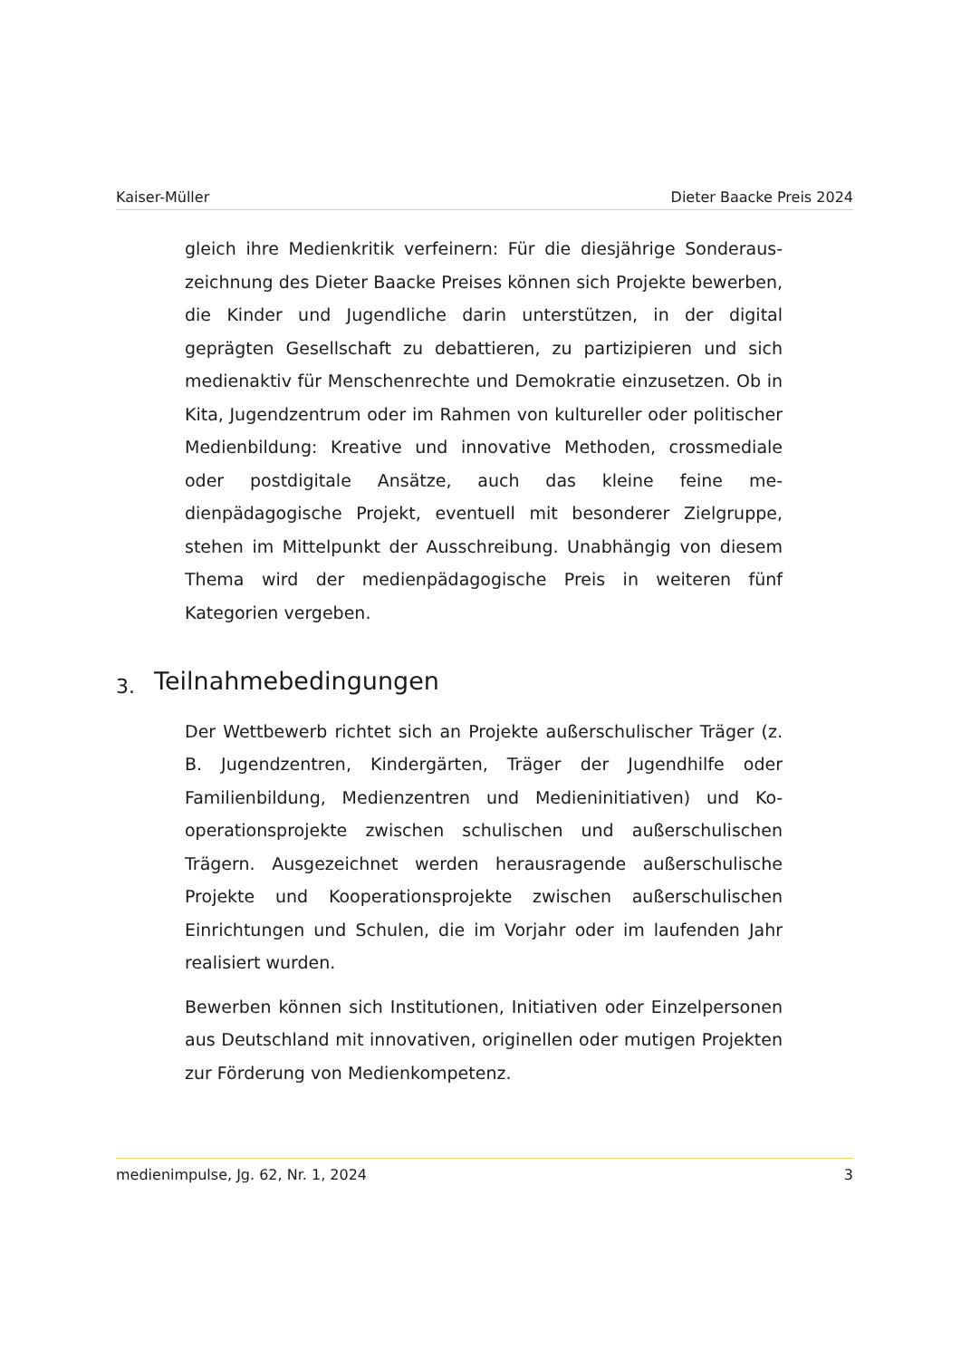Kaiser-Müller Dieter Baacke Preis 2024
gleich ihre Medienkritik verfeinern: Für die diesjährige Sonderaus­zeichnung des Dieter Baacke Preises können sich Projekte bewer­ben, die Kinder und Jugendliche darin unterstützen, in der digital geprägten Gesellschaft zu debattieren, zu partizipieren und sich medienaktiv für Menschenrechte und Demokratie einzusetzen. Ob in Kita, Jugendzentrum oder im Rahmen von kultureller oder politischer Medienbildung: Kreative und innovative Methoden, crossmediale oder postdigitale Ansätze, auch das kleine feine me­dienpädagogische Projekt, eventuell mit besonderer Zielgruppe, stehen im Mittelpunkt der Ausschreibung. Unabhängig von die­sem Thema wird der medienpädagogische Preis in weiteren fünf Kategorien vergeben.
3. Teilnahmebedingungen
Der Wettbewerb richtet sich an Projekte außerschulischer Träger (z. B. Jugendzentren, Kindergärten, Träger der Jugendhilfe oder Familienbildung, Medienzentren und Medieninitiativen) und Ko­operationsprojekte zwischen schulischen und außerschulischen Trägern. Ausgezeichnet werden herausragende außerschulische Projekte und Kooperationsprojekte zwischen außerschulischen Einrichtungen und Schulen, die im Vorjahr oder im laufenden Jahr realisiert wurden.
Bewerben können sich Institutionen, Initiativen oder Einzelperso­nen aus Deutschland mit innovativen, originellen oder mutigen Projekten zur Förderung von Medienkompetenz.
medienimpulse, Jg. 62, Nr. 1, 2024 3